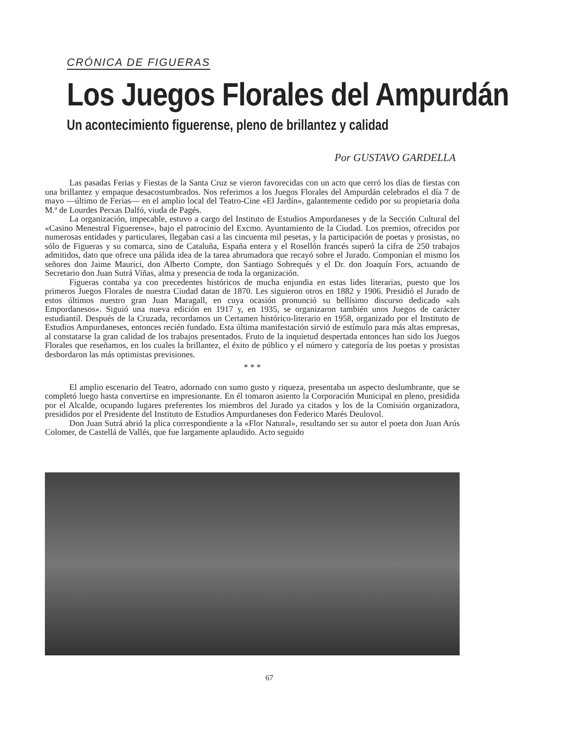CRÓNICA DE FIGUERAS
Los Juegos Florales del Ampurdán
Un acontecimiento figuerense, pleno de brillantez y calidad
Por GUSTAVO GARDELLA
Las pasadas Ferias y Fiestas de la Santa Cruz se vieron favorecidas con un acto que cerró los días de fiestas con una brillantez y empaque desacostumbrados. Nos referimos a los Juegos Florales del Ampurdán celebrados el día 7 de mayo —último de Ferias— en el amplio local del Teatro-Cine «El Jardín», galantemente cedido por su propietaria doña M.ª de Lourdes Perxas Dalfó, viuda de Pagés.
La organización, impecable, estuvo a cargo del Instituto de Estudios Ampurdaneses y de la Sección Cultural del «Casino Menestral Figuerense», bajo el patrocinio del Excmo. Ayuntamiento de la Ciudad. Los premios, ofrecidos por numerosas entidades y particulares, llegaban casi a las cincuenta mil pesetas, y la participación de poetas y prosistas, no sólo de Figueras y su comarca, sino de Cataluña, España entera y el Rosellón francés superó la cifra de 250 trabajos admitidos, dato que ofrece una pálida idea de la tarea abrumadora que recayó sobre el Jurado. Componían el mismo los señores don Jaime Maurici, don Alberto Compte, don Santiago Sobrequés y el Dr. don Joaquín Fors, actuando de Secretario don Juan Sutrá Viñas, alma y presencia de toda la organización.
Figueras contaba ya con precedentes históricos de mucha enjundia en estas lides literarias, puesto que los primeros Juegos Florales de nuestra Ciudad datan de 1870. Les siguieron otros en 1882 y 1906. Presidió el Jurado de estos últimos nuestro gran Juan Maragall, en cuya ocasión pronunció su bellísimo discurso dedicado «als Empordanesos». Siguió una nueva edición en 1917 y, en 1935, se organizaron también unos Juegos de carácter estudiantil. Después de la Cruzada, recordamos un Certamen histórico-literario en 1958, organizado por el Instituto de Estudios Ampurdaneses, entonces recién fundado. Esta última manifestación sirvió de estímulo para más altas empresas, al constatarse la gran calidad de los trabajos presentados. Fruto de la inquietud despertada entonces han sido los Juegos Florales que reseñamos, en los cuales la brillantez, el éxito de público y el número y categoría de los poetas y prosistas desbordaron las más optimistas previsiones.
* * *
El amplio escenario del Teatro, adornado con sumo gusto y riqueza, presentaba un aspecto deslumbrante, que se completó luego hasta convertirse en impresionante. En él tomaron asiento la Corporación Municipal en pleno, presidida por el Alcalde, ocupando lugares preferentes los miembros del Jurado ya citados y los de la Comisión organizadora, presididos por el Presidente del Instituto de Estudios Ampurdaneses don Federico Marés Deulovol.
Don Juan Sutrá abrió la plica correspondiente a la «Flor Natural», resultando ser su autor el poeta don Juan Arús Colomer, de Castellá de Vallés, que fue largamente aplaudido. Acto seguido
67